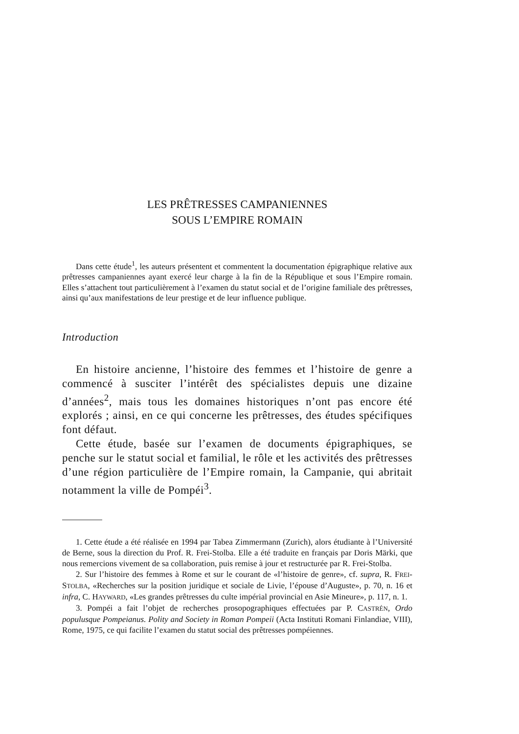LES PRÊTRESSES CAMPANIENNES
SOUS L’EMPIRE ROMAIN
Dans cette étude<sup>1</sup>, les auteurs présentent et commentent la documentation épigraphique relative aux prêtresses campaniennes ayant exercé leur charge à la fin de la République et sous l’Empire romain. Elles s’attachent tout particulièrement à l’examen du statut social et de l’origine familiale des prêtresses, ainsi qu’aux manifestations de leur prestige et de leur influence publique.
Introduction
En histoire ancienne, l’histoire des femmes et l’histoire de genre a commencé à susciter l’intérêt des spécialistes depuis une dizaine d’années<sup>2</sup>, mais tous les domaines historiques n’ont pas encore été explorés ; ainsi, en ce qui concerne les prêtresses, des études spécifiques font défaut.
Cette étude, basée sur l’examen de documents épigraphiques, se penche sur le statut social et familial, le rôle et les activités des prêtresses d’une région particulière de l’Empire romain, la Campanie, qui abritait notamment la ville de Pompéi<sup>3</sup>.
1. Cette étude a été réalisée en 1994 par Tabea Zimmermann (Zurich), alors étudiante à l’Université de Berne, sous la direction du Prof. R. Frei-Stolba. Elle a été traduite en français par Doris Märki, que nous remercions vivement de sa collaboration, puis remise à jour et restructurée par R. Frei-Stolba.
2. Sur l’histoire des femmes à Rome et sur le courant de «l’histoire de genre», cf. supra, R. FREI-STOLBA, «Recherches sur la position juridique et sociale de Livie, l’épouse d’Auguste», p. 70, n. 16 et infra, C. HAYWARD, «Les grandes prêtresses du culte impérial provincial en Asie Mineure», p. 117, n. 1.
3. Pompéi a fait l’objet de recherches prosopographiques effectuées par P. CASTRÉN, Ordo populusque Pompeianus. Polity and Society in Roman Pompeii (Acta Instituti Romani Finlandiae, VIII), Rome, 1975, ce qui facilite l’examen du statut social des prêtresses pompéiennes.